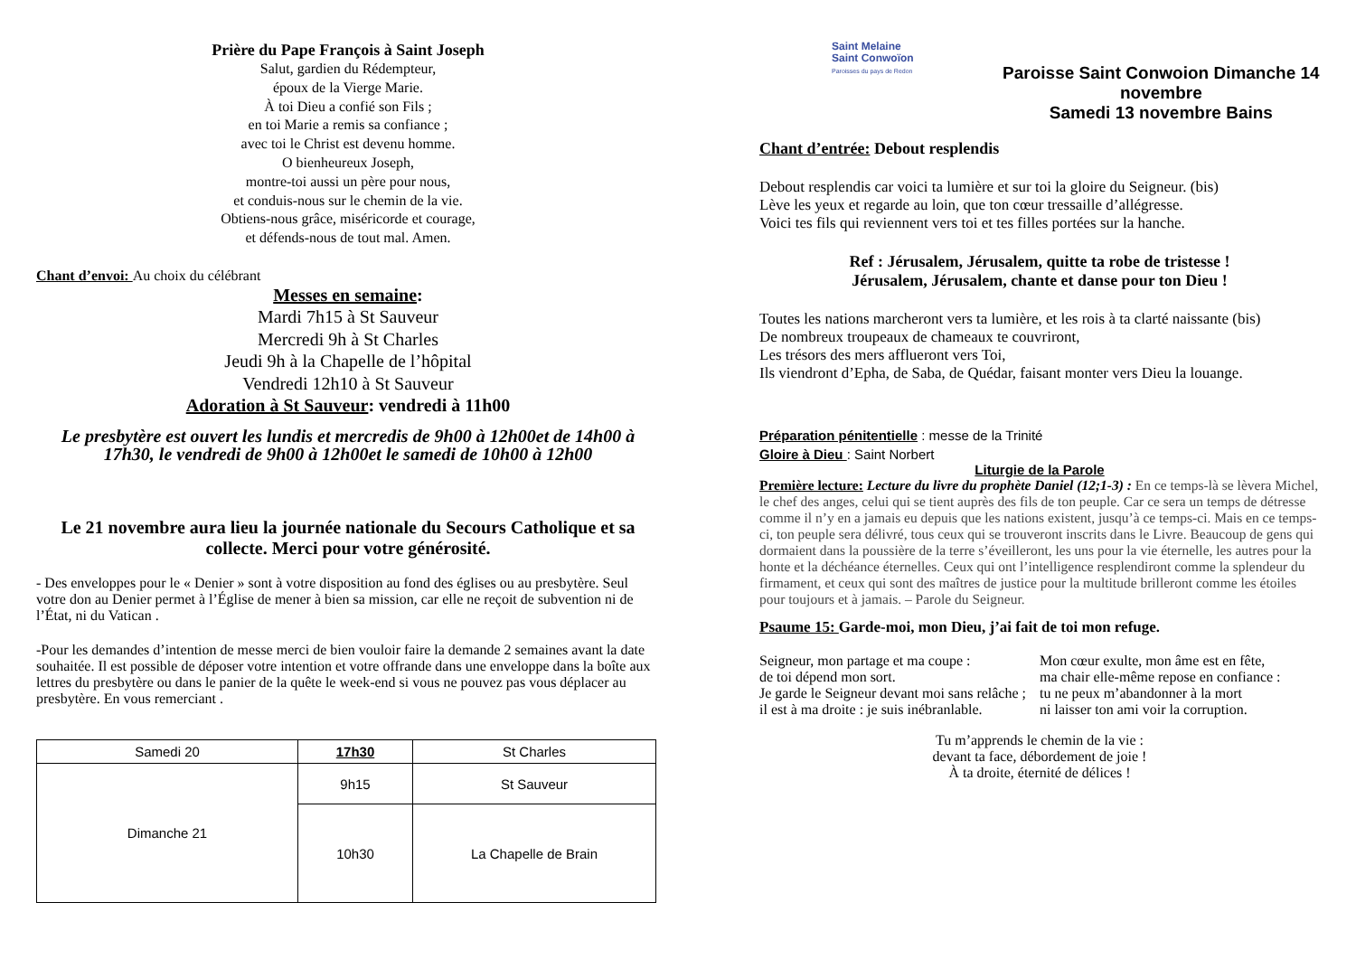Prière du Pape François à Saint Joseph
Salut, gardien du Rédempteur,
époux de la Vierge Marie.
À toi Dieu a confié son Fils ;
en toi Marie a remis sa confiance ;
avec toi le Christ est devenu homme.
O bienheureux Joseph,
montre-toi aussi un père pour nous,
et conduis-nous sur le chemin de la vie.
Obtiens-nous grâce, miséricorde et courage,
et défends-nous de tout mal. Amen.
Chant d’envoi: Au choix du célébrant
Messes en semaine:
Mardi 7h15 à St Sauveur
Mercredi 9h à St Charles
Jeudi 9h à la Chapelle de l’hôpital
Vendredi 12h10 à St Sauveur
Adoration à St Sauveur: vendredi à 11h00
Le presbytère est ouvert les lundis et mercredis de 9h00 à 12h00et de 14h00 à 17h30, le vendredi de 9h00 à 12h00et le samedi de 10h00 à 12h00
Le 21 novembre aura lieu la journée nationale du Secours Catholique et sa collecte. Merci pour votre générosité.
- Des enveloppes pour le « Denier » sont à votre disposition au fond des églises ou au presbytère. Seul votre don au Denier permet à l’Église de mener à bien sa mission, car elle ne reçoit de subvention ni de l’État, ni du Vatican .
-Pour les demandes d’intention de messe merci de bien vouloir faire la demande 2 semaines avant la date souhaitée. Il est possible de déposer votre intention et votre offrande dans une enveloppe dans la boîte aux lettres du presbytère ou dans le panier de la quête le week-end si vous ne pouvez pas vous déplacer au presbytère. En vous remerciant .
| Samedi 20 | 17h30 | St Charles |
| Dimanche 21 | 9h15 | St Sauveur |
| | 10h30 | |
| | | La Chapelle de Brain |
Saint Melaine
Saint Conwoïon
Paroisses du pays de Redon
Paroisse Saint Conwoion Dimanche 14 novembre
Samedi 13 novembre Bains
Chant d’entrée: Debout resplendis
Debout resplendis car voici ta lumière et sur toi la gloire du Seigneur. (bis)
Lève les yeux et regarde au loin, que ton cœur tressaille d’allégresse.
Voici tes fils qui reviennent vers toi et tes filles portées sur la hanche.
Ref : Jérusalem, Jérusalem, quitte ta robe de tristesse !
Jérusalem, Jérusalem, chante et danse pour ton Dieu !
Toutes les nations marcheront vers ta lumière, et les rois à ta clarté naissante (bis)
De nombreux troupeaux de chameaux te couvriront,
Les trésors des mers afflueront vers Toi,
Ils viendront d’Epha, de Saba, de Quédar, faisant monter vers Dieu la louange.
Préparation pénitentielle : messe de la Trinité
Gloire à Dieu : Saint Norbert
Liturgie de la Parole
Première lecture: Lecture du livre du prophète Daniel (12;1-3) : En ce temps-là se lèvera Michel, le chef des anges, celui qui se tient auprès des fils de ton peuple. Car ce sera un temps de détresse comme il n’y en a jamais eu depuis que les nations existent, jusqu’à ce temps-ci. Mais en ce temps-ci, ton peuple sera délivré, tous ceux qui se trouveront inscrits dans le Livre. Beaucoup de gens qui dormaient dans la poussière de la terre s’éveilleront, les uns pour la vie éternelle, les autres pour la honte et la déchéance éternelles. Ceux qui ont l’intelligence resplendiront comme la splendeur du firmament, et ceux qui sont des maîtres de justice pour la multitude brilleront comme les étoiles pour toujours et à jamais. – Parole du Seigneur.
Psaume 15: Garde-moi, mon Dieu, j’ai fait de toi mon refuge.
Seigneur, mon partage et ma coupe :
de toi dépend mon sort.
Je garde le Seigneur devant moi sans relâche ;
il est à ma droite : je suis inébranlable.
Mon cœur exulte, mon âme est en fête,
ma chair elle-même repose en confiance :
tu ne peux m’abandonner à la mort
ni laisser ton ami voir la corruption.
Tu m’apprends le chemin de la vie :
devant ta face, débordement de joie !
À ta droite, éternité de délices !